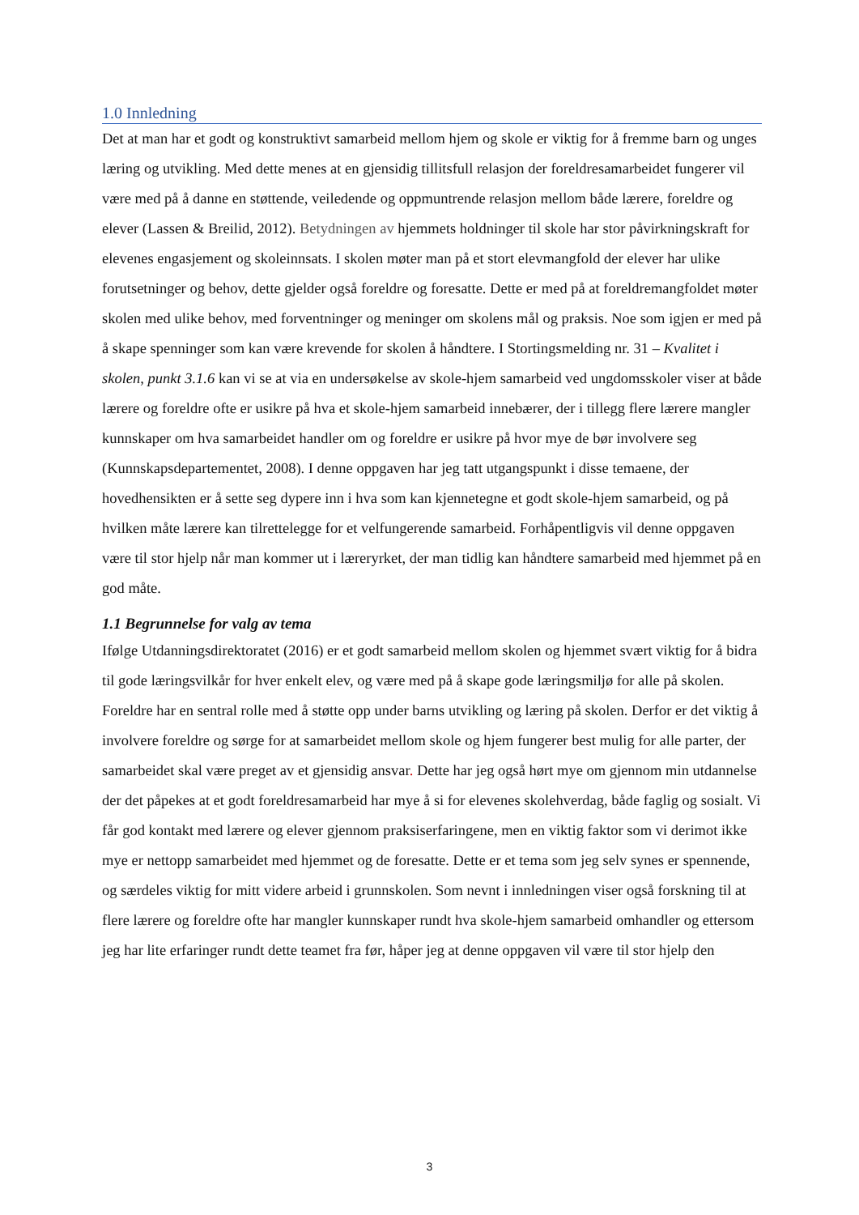1.0 Innledning
Det at man har et godt og konstruktivt samarbeid mellom hjem og skole er viktig for å fremme barn og unges læring og utvikling. Med dette menes at en gjensidig tillitsfull relasjon der foreldresamarbeidet fungerer vil være med på å danne en støttende, veiledende og oppmuntrende relasjon mellom både lærere, foreldre og elever (Lassen & Breilid, 2012). Betydningen av hjemmets holdninger til skole har stor påvirkningskraft for elevenes engasjement og skoleinnsats. I skolen møter man på et stort elevmangfold der elever har ulike forutsetninger og behov, dette gjelder også foreldre og foresatte. Dette er med på at foreldremangfoldet møter skolen med ulike behov, med forventninger og meninger om skolens mål og praksis. Noe som igjen er med på å skape spenninger som kan være krevende for skolen å håndtere. I Stortingsmelding nr. 31 – Kvalitet i skolen, punkt 3.1.6 kan vi se at via en undersøkelse av skole-hjem samarbeid ved ungdomsskoler viser at både lærere og foreldre ofte er usikre på hva et skole-hjem samarbeid innebærer, der i tillegg flere lærere mangler kunnskaper om hva samarbeidet handler om og foreldre er usikre på hvor mye de bør involvere seg (Kunnskapsdepartementet, 2008). I denne oppgaven har jeg tatt utgangspunkt i disse temaene, der hovedhensikten er å sette seg dypere inn i hva som kan kjennetegne et godt skole-hjem samarbeid, og på hvilken måte lærere kan tilrettelegge for et velfungerende samarbeid. Forhåpentligvis vil denne oppgaven være til stor hjelp når man kommer ut i læreryrket, der man tidlig kan håndtere samarbeid med hjemmet på en god måte.
1.1 Begrunnelse for valg av tema
Ifølge Utdanningsdirektoratet (2016) er et godt samarbeid mellom skolen og hjemmet svært viktig for å bidra til gode læringsvilkår for hver enkelt elev, og være med på å skape gode læringsmiljø for alle på skolen. Foreldre har en sentral rolle med å støtte opp under barns utvikling og læring på skolen. Derfor er det viktig å involvere foreldre og sørge for at samarbeidet mellom skole og hjem fungerer best mulig for alle parter, der samarbeidet skal være preget av et gjensidig ansvar. Dette har jeg også hørt mye om gjennom min utdannelse der det påpekes at et godt foreldresamarbeid har mye å si for elevenes skolehverdag, både faglig og sosialt. Vi får god kontakt med lærere og elever gjennom praksiserfaringene, men en viktig faktor som vi derimot ikke mye er nettopp samarbeidet med hjemmet og de foresatte. Dette er et tema som jeg selv synes er spennende, og særdeles viktig for mitt videre arbeid i grunnskolen. Som nevnt i innledningen viser også forskning til at flere lærere og foreldre ofte har mangler kunnskaper rundt hva skole-hjem samarbeid omhandler og ettersom jeg har lite erfaringer rundt dette teamet fra før, håper jeg at denne oppgaven vil være til stor hjelp den
3